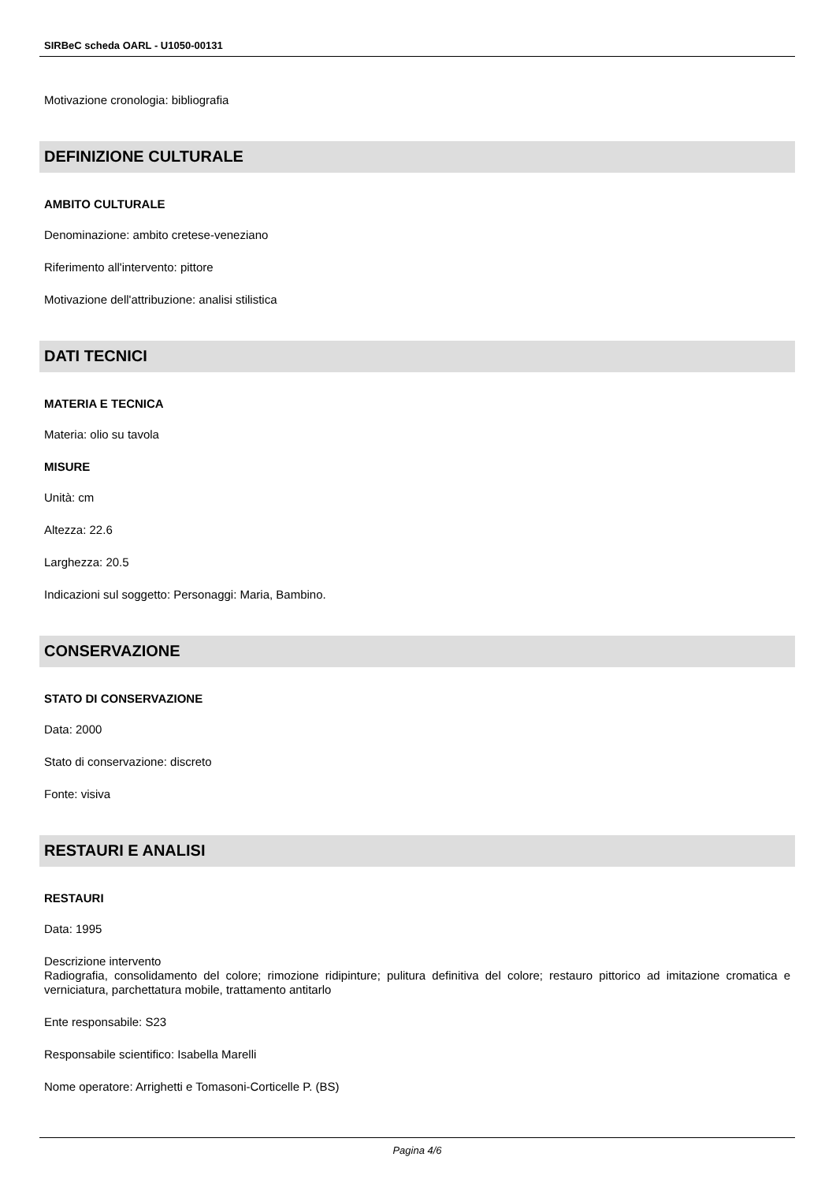SIRBeC scheda OARL - U1050-00131
Motivazione cronologia: bibliografia
DEFINIZIONE CULTURALE
AMBITO CULTURALE
Denominazione: ambito cretese-veneziano
Riferimento all'intervento: pittore
Motivazione dell'attribuzione: analisi stilistica
DATI TECNICI
MATERIA E TECNICA
Materia: olio su tavola
MISURE
Unità: cm
Altezza: 22.6
Larghezza: 20.5
Indicazioni sul soggetto: Personaggi: Maria, Bambino.
CONSERVAZIONE
STATO DI CONSERVAZIONE
Data: 2000
Stato di conservazione: discreto
Fonte: visiva
RESTAURI E ANALISI
RESTAURI
Data: 1995
Descrizione intervento
Radiografia, consolidamento del colore; rimozione ridipinture; pulitura definitiva del colore; restauro pittorico ad imitazione cromatica e verniciatura, parchettatura mobile, trattamento antitarlo
Ente responsabile: S23
Responsabile scientifico: Isabella Marelli
Nome operatore: Arrighetti e Tomasoni-Corticelle P. (BS)
Pagina 4/6